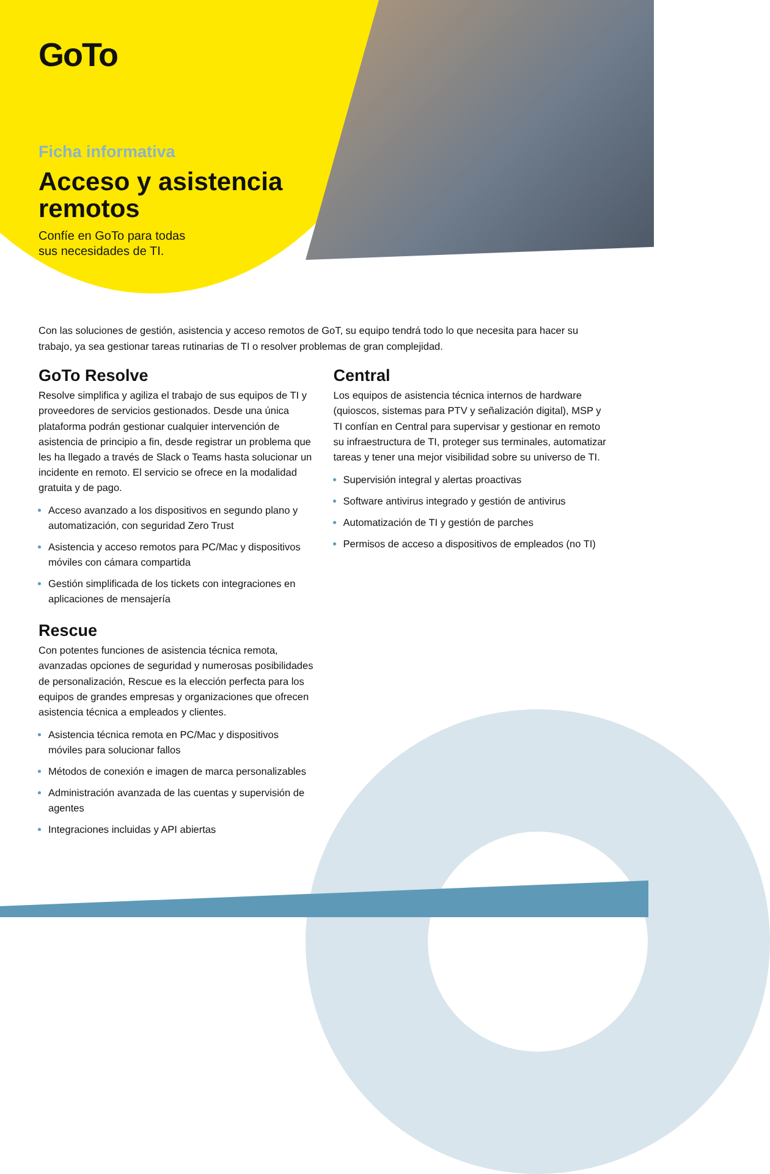GoTo
Ficha informativa
Acceso y asistencia
remotos
Confíe en GoTo para todas
sus necesidades de TI.
Con las soluciones de gestión, asistencia y acceso remotos de GoT, su equipo tendrá todo lo que necesita para hacer su trabajo, ya sea gestionar tareas rutinarias de TI o resolver problemas de gran complejidad.
GoTo Resolve
Resolve simplifica y agiliza el trabajo de sus equipos de TI y proveedores de servicios gestionados. Desde una única plataforma podrán gestionar cualquier intervención de asistencia de principio a fin, desde registrar un problema que les ha llegado a través de Slack o Teams hasta solucionar un incidente en remoto. El servicio se ofrece en la modalidad gratuita y de pago.
Acceso avanzado a los dispositivos en segundo plano y automatización, con seguridad Zero Trust
Asistencia y acceso remotos para PC/Mac y dispositivos móviles con cámara compartida
Gestión simplificada de los tickets con integraciones en aplicaciones de mensajería
Rescue
Con potentes funciones de asistencia técnica remota, avanzadas opciones de seguridad y numerosas posibilidades de personalización, Rescue es la elección perfecta para los equipos de grandes empresas y organizaciones que ofrecen asistencia técnica a empleados y clientes.
Asistencia técnica remota en PC/Mac y dispositivos móviles para solucionar fallos
Métodos de conexión e imagen de marca personalizables
Administración avanzada de las cuentas y supervisión de agentes
Integraciones incluidas y API abiertas
Central
Los equipos de asistencia técnica internos de hardware (quioscos, sistemas para PTV y señalización digital), MSP y TI confían en Central para supervisar y gestionar en remoto su infraestructura de TI, proteger sus terminales, automatizar tareas y tener una mejor visibilidad sobre su universo de TI.
Supervisión integral y alertas proactivas
Software antivirus integrado y gestión de antivirus
Automatización de TI y gestión de parches
Permisos de acceso a dispositivos de empleados (no TI)